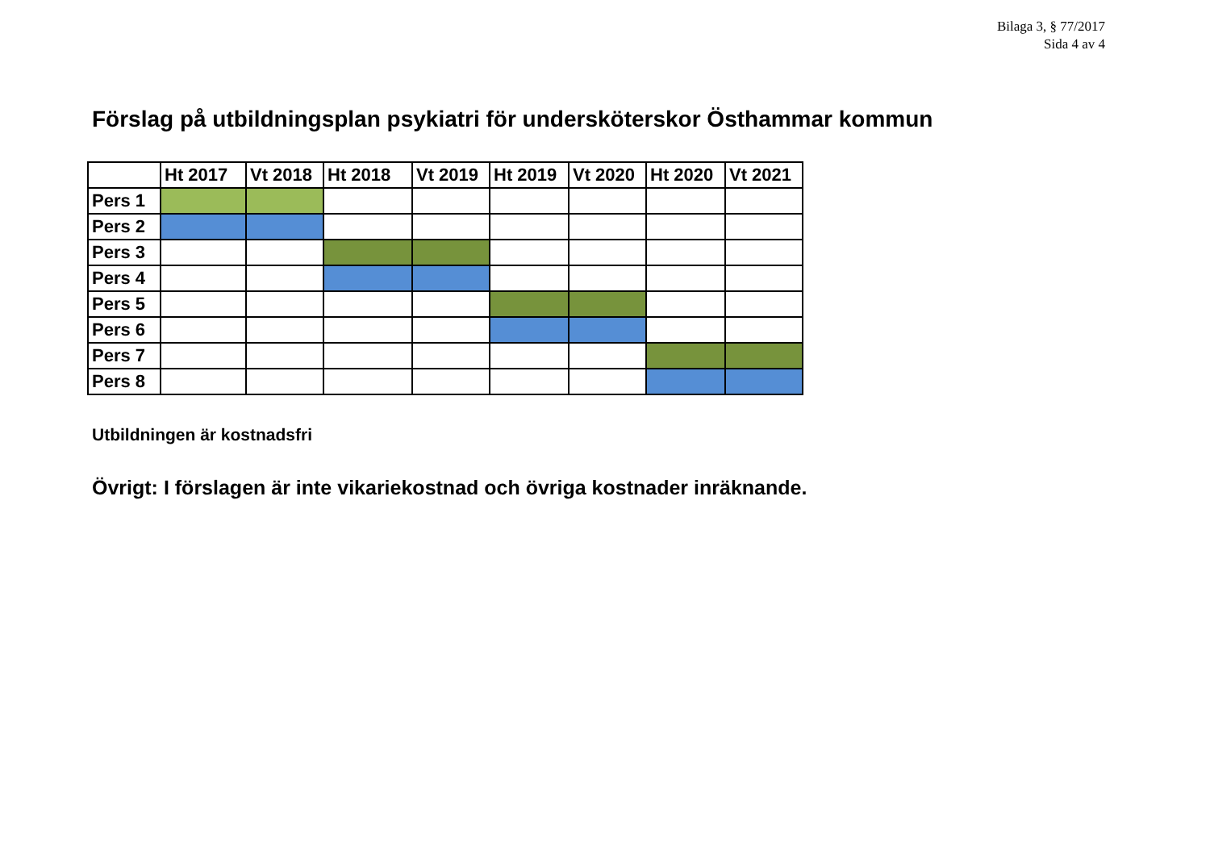Bilaga 3, § 77/2017
Sida 4 av 4
Förslag på utbildningsplan psykiatri för undersköterskor Östhammar kommun
| | Ht 2017 | Vt 2018 | Ht 2018 | Vt 2019 | Ht 2019 | Vt 2020 | Ht 2020 | Vt 2021 |
| --- | --- | --- | --- | --- | --- | --- | --- | --- |
| Pers 1 | | | | | | | | |
| Pers 2 | | | | | | | | |
| Pers 3 | | | | | | | | |
| Pers 4 | | | | | | | | |
| Pers 5 | | | | | | | | |
| Pers 6 | | | | | | | | |
| Pers 7 | | | | | | | | |
| Pers 8 | | | | | | | | |
Utbildningen är kostnadsfri
Övrigt: I förslagen är inte vikariekostnad och övriga kostnader inräknande.